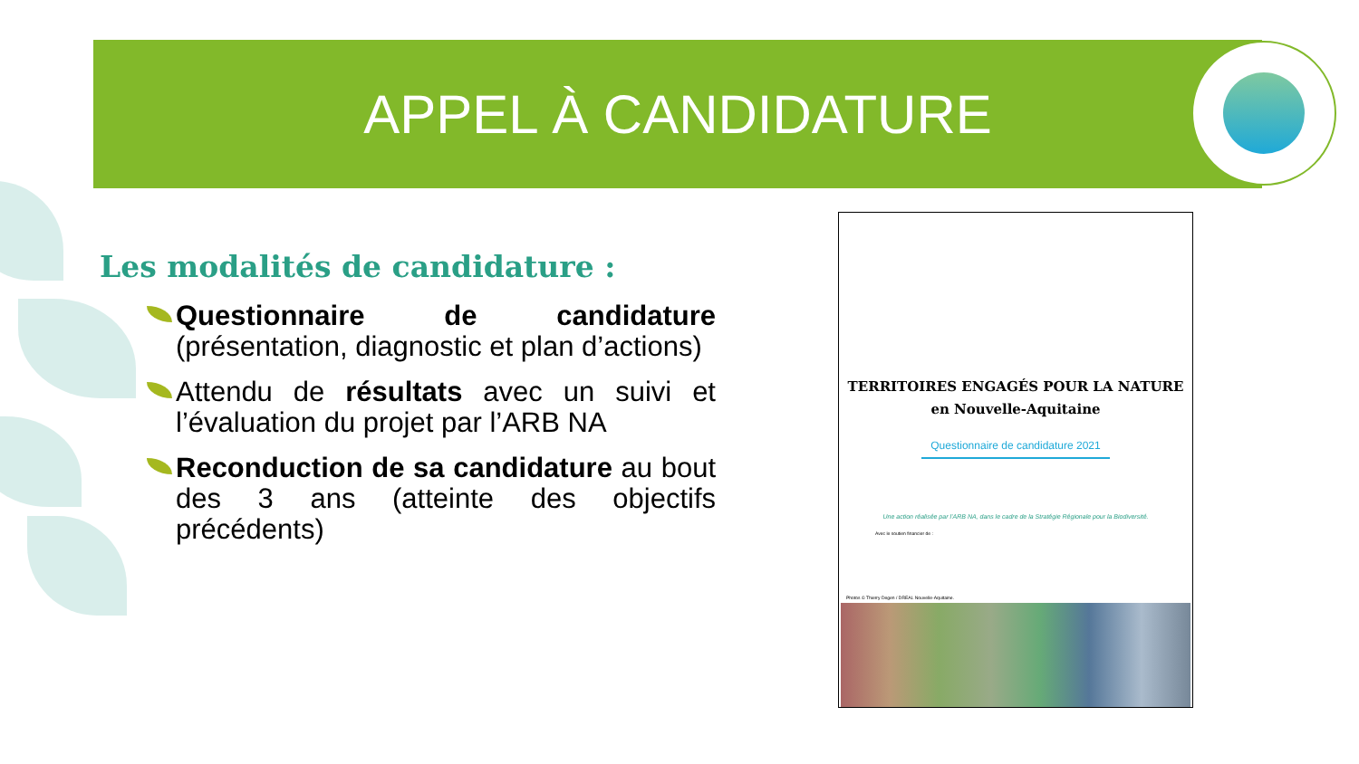APPEL À CANDIDATURE
Les modalités de candidature :
Questionnaire de candidature (présentation, diagnostic et plan d’actions)
Attendu de résultats avec un suivi et l’évaluation du projet par l’ARB NA
Reconduction de sa candidature au bout des 3 ans (atteinte des objectifs précédents)
TERRITOIRES ENGAGÉS POUR LA NATURE
en Nouvelle-Aquitaine
Questionnaire de candidature 2021
Une action réalisée par l’ARB NA, dans le cadre de la Stratégie Régionale pour la Biodiversité.
Avec le soutien financier de :
Photos © Thierry Degen / DREAL Nouvelle-Aquitaine.